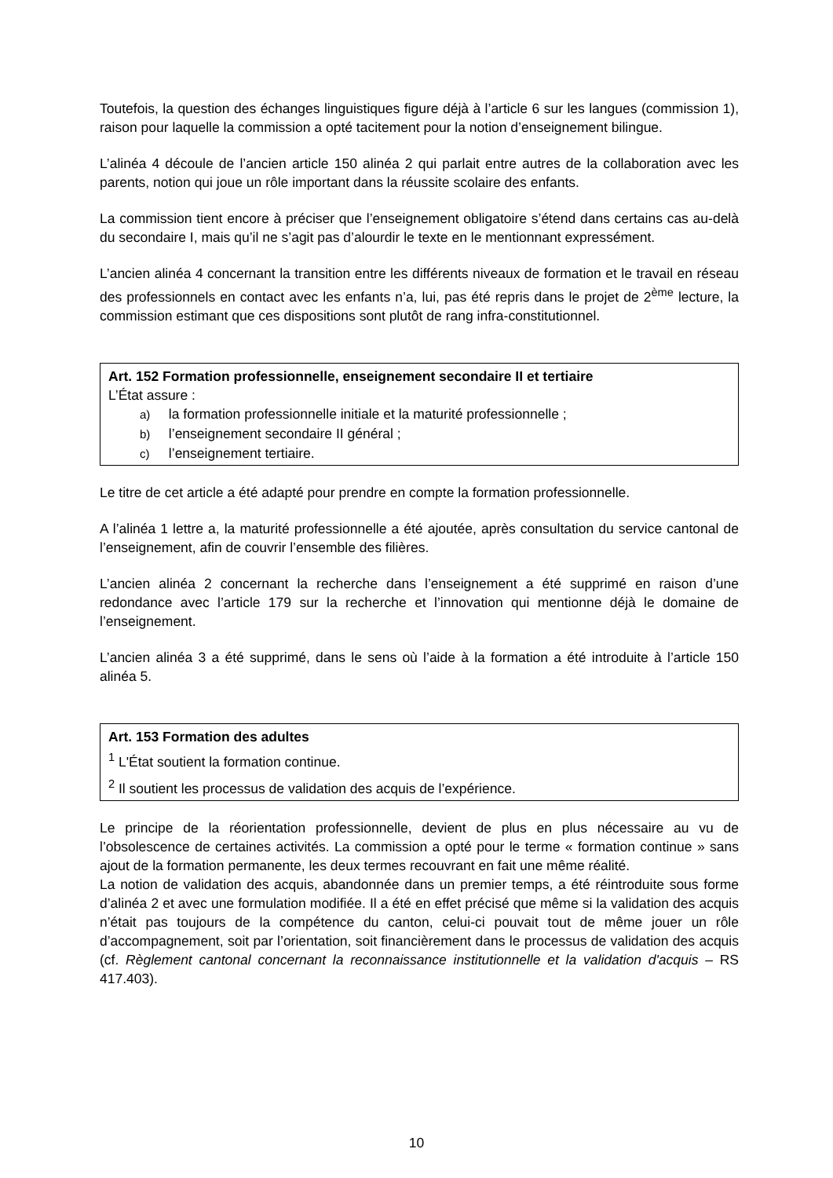Toutefois, la question des échanges linguistiques figure déjà à l’article 6 sur les langues (commission 1), raison pour laquelle la commission a opté tacitement pour la notion d’enseignement bilingue.
L’alinéa 4 découle de l’ancien article 150 alinéa 2 qui parlait entre autres de la collaboration avec les parents, notion qui joue un rôle important dans la réussite scolaire des enfants.
La commission tient encore à préciser que l’enseignement obligatoire s’étend dans certains cas au-delà du secondaire I, mais qu’il ne s’agit pas d’alourdir le texte en le mentionnant expressément.
L’ancien alinéa 4 concernant la transition entre les différents niveaux de formation et le travail en réseau des professionnels en contact avec les enfants n’a, lui, pas été repris dans le projet de 2<sup>ème</sup> lecture, la commission estimant que ces dispositions sont plutôt de rang infra-constitutionnel.
Art. 152 Formation professionnelle, enseignement secondaire II et tertiaire
L’État assure :
a) la formation professionnelle initiale et la maturité professionnelle ;
b) l’enseignement secondaire II général ;
c) l’enseignement tertiaire.
Le titre de cet article a été adapté pour prendre en compte la formation professionnelle.
A l’alinéa 1 lettre a, la maturité professionnelle a été ajoutée, après consultation du service cantonal de l’enseignement, afin de couvrir l’ensemble des filières.
L’ancien alinéa 2 concernant la recherche dans l’enseignement a été supprimé en raison d’une redondance avec l’article 179 sur la recherche et l’innovation qui mentionne déjà le domaine de l’enseignement.
L’ancien alinéa 3 a été supprimé, dans le sens où l’aide à la formation a été introduite à l’article 150 alinéa 5.
Art. 153 Formation des adultes
<sup>1</sup> L'État soutient la formation continue.
<sup>2</sup> Il soutient les processus de validation des acquis de l’expérience.
Le principe de la réorientation professionnelle, devient de plus en plus nécessaire au vu de l’obsolescence de certaines activités. La commission a opté pour le terme « formation continue » sans ajout de la formation permanente, les deux termes recouvrant en fait une même réalité.
La notion de validation des acquis, abandonnée dans un premier temps, a été réintroduite sous forme d’alinéa 2 et avec une formulation modifiée. Il a été en effet précisé que même si la validation des acquis n’était pas toujours de la compétence du canton, celui-ci pouvait tout de même jouer un rôle d’accompagnement, soit par l’orientation, soit financièrement dans le processus de validation des acquis (cf. Règlement cantonal concernant la reconnaissance institutionnelle et la validation d'acquis – RS 417.403).
10